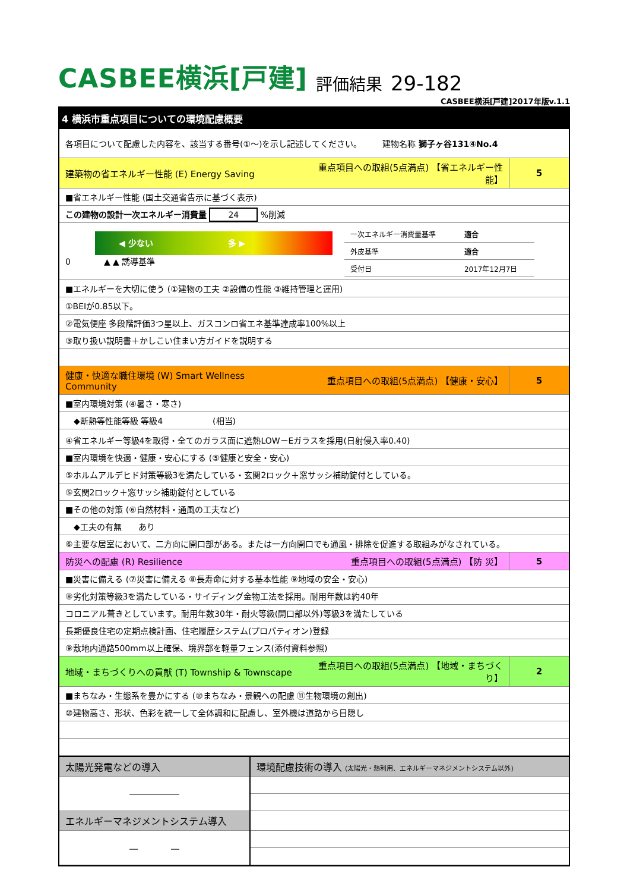CASBEE横浜[戸建] 評価結果 29-182
CASBEE横浜[戸建]2017年版v.1.1
4 横浜市重点項目についての環境配慮概要
| 各項目について配慮した内容を、該当する番号(①～)を示し記述してください。 建物名称 獅子ヶ谷131④No.4 | | |
| 建築物の省エネルギー性能 (E) Energy Saving | 重点項目への取組(5点満点) 【省エネルギー性能】 | 5 |
| ■省エネルギー性能 (国土交通省告示に基づく表示) | | |
| この建物の設計一次エネルギー消費量 24 %削減 | | |
| ◀ 少ない 多 ▶ 0 ▲ ▲ 誘導基準 / 一次エネルギー消費量基準 / 適合 / / 外皮基準 / 適合 / / 受付日 / 2017年12月7日 / | | |
| ■エネルギーを大切に使う (①建物の工夫 ②設備の性能 ③維持管理と運用) | | |
| ①BEIが0.85以下。 | | |
| ②電気便座 多段階評価3つ星以上、ガスコンロ省エネ基準達成率100%以上 | | |
| ③取り扱い説明書＋かしこい住まい方ガイドを説明する | | |
| 健康・快適な職住環境 (W) Smart Wellness Community | 重点項目への取組(5点満点) 【健康・安心】 | 5 |
| ■室内環境対策 (④暑さ・寒さ) | | |
| ◆断熱等性能等級 等級4 (相当) | | |
| ④省エネルギー等級4を取得・全てのガラス面に遮熱LOW－Eガラスを採用(日射侵入率0.40) | | |
| ■室内環境を快適・健康・安心にする (⑤健康と安全・安心) | | |
| ⑤ホルムアルデヒド対策等級3を満たしている・玄関2ロック＋窓サッシ補助錠付としている。 | | |
| ⑤玄関2ロック＋窓サッシ補助錠付としている | | |
| ■その他の対策 (⑥自然材料・通風の工夫など) | | |
| ◆工夫の有無 あり | | |
| ⑥主要な居室において、二方向に開口部がある。または一方向開口でも通風・排除を促進する取組みがなされている。 | | |
| 防災への配慮 (R) Resilience | 重点項目への取組(5点満点) 【防 災】 | 5 |
| ■災害に備える (⑦災害に備える ⑧長寿命に対する基本性能 ⑨地域の安全・安心) | | |
| ⑧劣化対策等級3を満たしている・サイディング金物工法を採用。耐用年数は約40年 | | |
| コロニアル葺きとしています。耐用年数30年・耐火等級(開口部以外)等級3を満たしている | | |
| 長期優良住宅の定期点検計画、住宅履歴システム(プロパティオン)登録 | | |
| ⑨敷地内通路500mm以上確保、境界部を軽量フェンス(添付資料参照) | | |
| 地域・まちづくりへの貢献 (T) Township & Townscape | 重点項目への取組(5点満点) 【地域・まちづくり】 | 2 |
| ■まちなみ・生態系を豊かにする (⑩まちなみ・景観への配慮 ⑪生物環境の創出) | | |
| ⑩建物高さ、形状、色彩を統一して全体調和に配慮し、室外機は道路から目隠し | | |
| 太陽光発電などの導入 | 環境配慮技術の導入 (太陽光・熱利用、エネルギーマネジメントシステム以外) |
| ―――――― | |
| エネルギーマネジメントシステム導入 | |
| ― ― | |